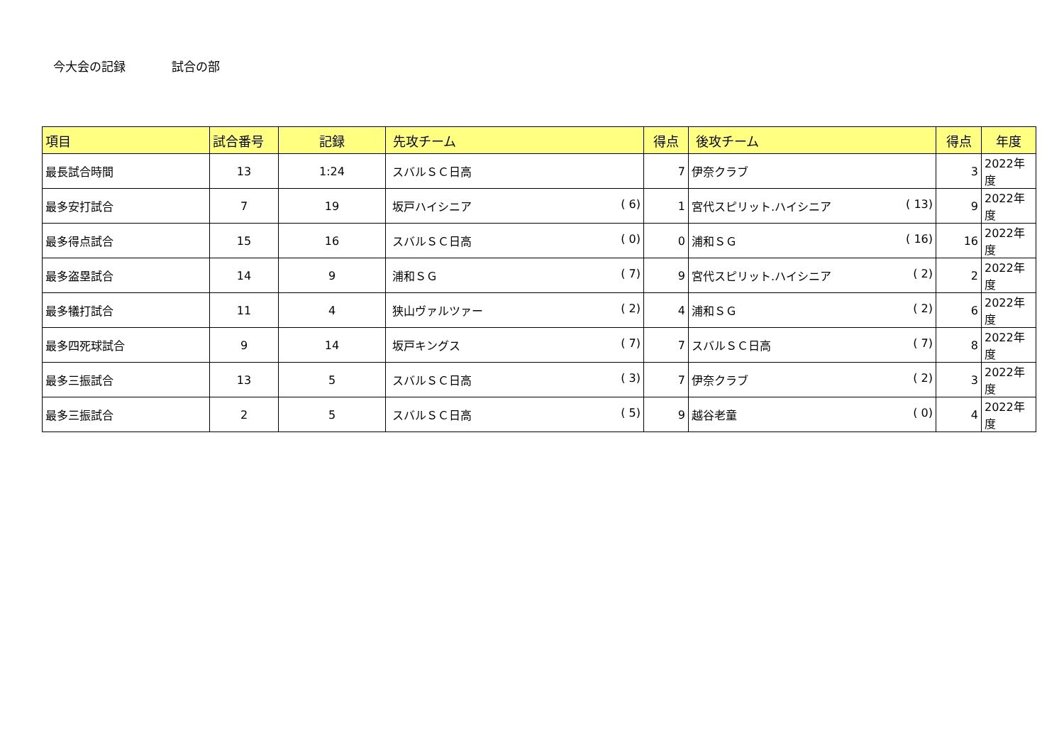今大会の記録 試合の部
| 項目 | 試合番号 | 記録 | 先攻チーム | 得点 | 後攻チーム | 得点 | 年度 |
| --- | --- | --- | --- | --- | --- | --- | --- |
| 最長試合時間 | 13 | 1:24 | スバルＳＣ日高 | 7 | 伊奈クラブ | 3 | 2022年度 |
| 最多安打試合 | 7 | 19 | 坂戸ハイシニア ( 6) | 1 | 宮代スピリット.ハイシニア ( 13) | 9 | 2022年度 |
| 最多得点試合 | 15 | 16 | スバルＳＣ日高 ( 0) | 0 | 浦和ＳＧ ( 16) | 16 | 2022年度 |
| 最多盗塁試合 | 14 | 9 | 浦和ＳＧ ( 7) | 9 | 宮代スピリット.ハイシニア ( 2) | 2 | 2022年度 |
| 最多犠打試合 | 11 | 4 | 狭山ヴァルツァー ( 2) | 4 | 浦和ＳＧ ( 2) | 6 | 2022年度 |
| 最多四死球試合 | 9 | 14 | 坂戸キングス ( 7) | 7 | スバルＳＣ日高 ( 7) | 8 | 2022年度 |
| 最多三振試合 | 13 | 5 | スバルＳＣ日高 ( 3) | 7 | 伊奈クラブ ( 2) | 3 | 2022年度 |
| 最多三振試合 | 2 | 5 | スバルＳＣ日高 ( 5) | 9 | 越谷老童 ( 0) | 4 | 2022年度 |